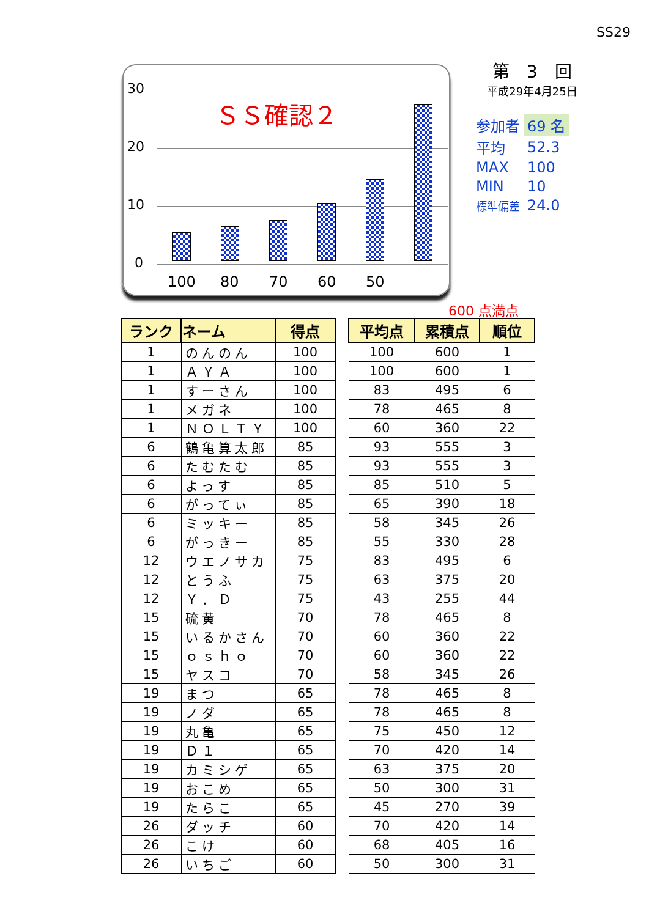SS29
30
20
10
0
ＳＳ確認２
100 80 70 60 50
第　3　回
平成29年4月25日
| 参加者 | 69 名 |
| 平均 | 52.3 |
| MAX | 100 |
| MIN | 10 |
| 標準偏差 | 24.0 |
600 点満点
| ランク | ネーム | 得点 | | 平均点 | 累積点 | 順位 |
| 1 | のんのん | 100 | | 100 | 600 | 1 |
| 1 | ＡＹＡ | 100 | | 100 | 600 | 1 |
| 1 | すーさん | 100 | | 83 | 495 | 6 |
| 1 | メガネ | 100 | | 78 | 465 | 8 |
| 1 | ＮＯＬＴＹ | 100 | | 60 | 360 | 22 |
| 6 | 鶴亀算太郎 | 85 | | 93 | 555 | 3 |
| 6 | たむたむ | 85 | | 93 | 555 | 3 |
| 6 | よっす | 85 | | 85 | 510 | 5 |
| 6 | がってぃ | 85 | | 65 | 390 | 18 |
| 6 | ミッキー | 85 | | 58 | 345 | 26 |
| 6 | がっきー | 85 | | 55 | 330 | 28 |
| 12 | ウエノサカ | 75 | | 83 | 495 | 6 |
| 12 | とうふ | 75 | | 63 | 375 | 20 |
| 12 | Ｙ．Ｄ | 75 | | 43 | 255 | 44 |
| 15 | 硫黄 | 70 | | 78 | 465 | 8 |
| 15 | いるかさん | 70 | | 60 | 360 | 22 |
| 15 | ｏｓｈｏ | 70 | | 60 | 360 | 22 |
| 15 | ヤスコ | 70 | | 58 | 345 | 26 |
| 19 | まつ | 65 | | 78 | 465 | 8 |
| 19 | ノダ | 65 | | 78 | 465 | 8 |
| 19 | 丸亀 | 65 | | 75 | 450 | 12 |
| 19 | Ｄ１ | 65 | | 70 | 420 | 14 |
| 19 | カミシゲ | 65 | | 63 | 375 | 20 |
| 19 | おこめ | 65 | | 50 | 300 | 31 |
| 19 | たらこ | 65 | | 45 | 270 | 39 |
| 26 | ダッチ | 60 | | 70 | 420 | 14 |
| 26 | こけ | 60 | | 68 | 405 | 16 |
| 26 | いちご | 60 | | 50 | 300 | 31 |